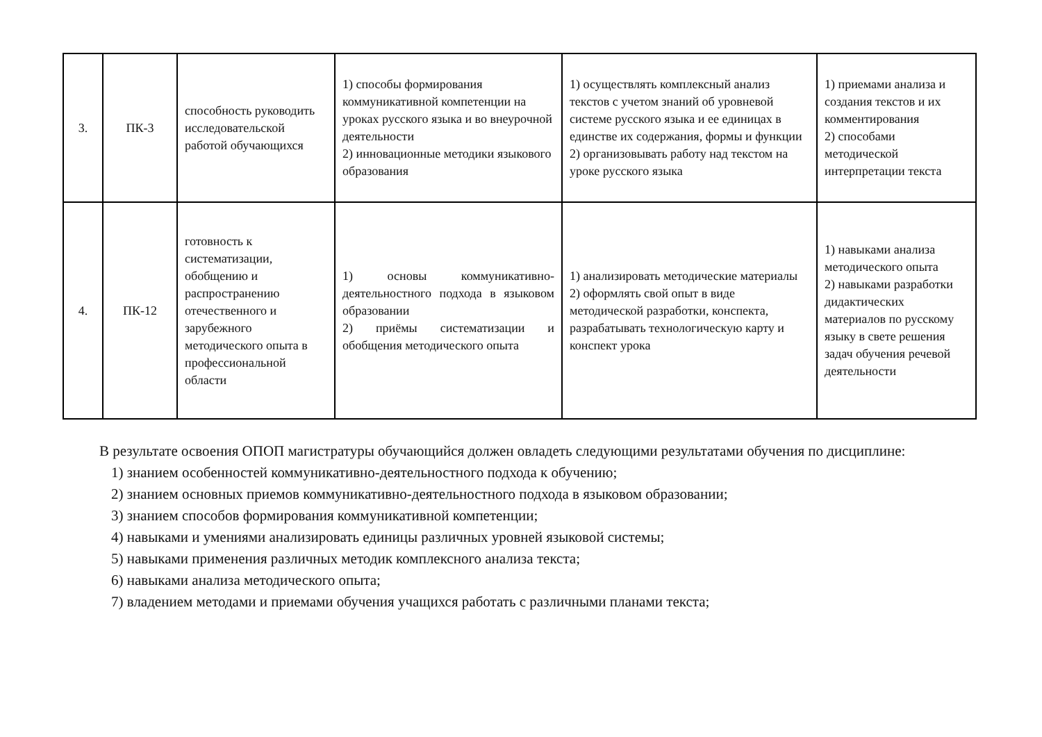| 3. | ПК-3 | способность руководить исследовательской работой обучающихся | 1) способы формирования коммуникативной компетенции на уроках русского языка и во внеурочной деятельности 2) инновационные методики языкового образования | 1) осуществлять комплексный анализ текстов с учетом знаний об уровневой системе русского языка и ее единицах в единстве их содержания, формы и функции 2) организовывать работу над текстом на уроке русского языка | 1) приемами анализа и создания текстов и их комментирования 2) способами методической интерпретации текста |
| 4. | ПК-12 | готовность к систематизации, обобщению и распространению отечественного и зарубежного методического опыта в профессиональной области | 1) основы коммуникативно-деятельностного подхода в языковом образовании 2) приёмы систематизации и обобщения методического опыта | 1) анализировать методические материалы 2) оформлять свой опыт в виде методической разработки, конспекта, разрабатывать технологическую карту и конспект урока | 1) навыками анализа методического опыта 2) навыками разработки дидактических материалов по русскому языку в свете решения задач обучения речевой деятельности |
В результате освоения ОПОП магистратуры обучающийся должен овладеть следующими результатами обучения по дисциплине:
1) знанием особенностей коммуникативно-деятельностного подхода к обучению;
2) знанием основных приемов коммуникативно-деятельностного подхода в языковом образовании;
3) знанием способов формирования коммуникативной компетенции;
4) навыками и умениями анализировать единицы различных уровней языковой системы;
5) навыками применения различных методик комплексного анализа текста;
6) навыками анализа методического опыта;
7) владением методами и приемами обучения учащихся работать с различными планами текста;